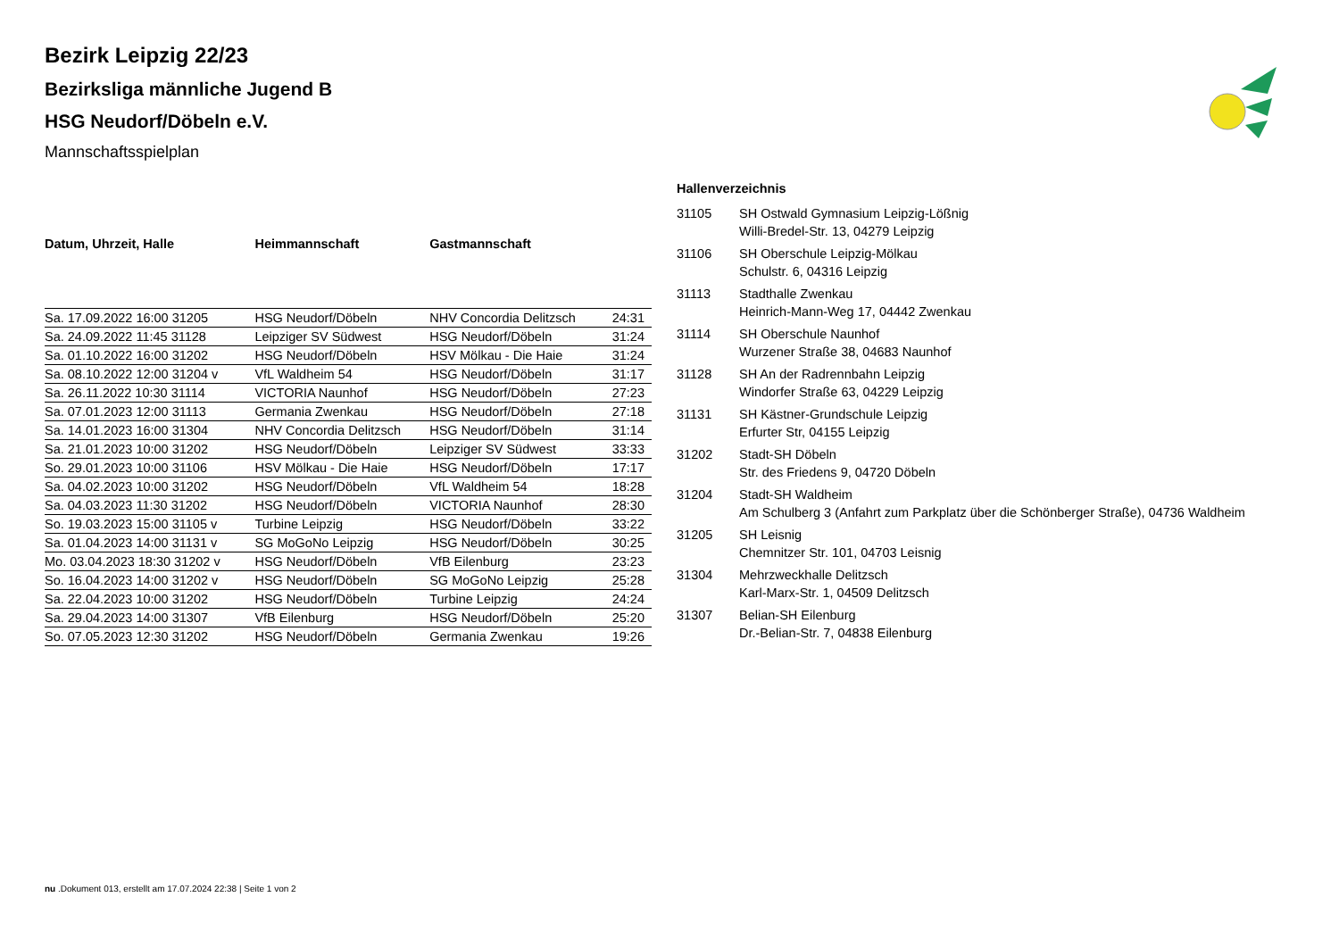Bezirk Leipzig 22/23
Bezirksliga männliche Jugend B
HSG Neudorf/Döbeln e.V.
Mannschaftsspielplan
| Datum, Uhrzeit, Halle | Heimmannschaft | Gastmannschaft | |
| --- | --- | --- | --- |
| Sa. 17.09.2022 16:00 31205 | HSG Neudorf/Döbeln | NHV Concordia Delitzsch | 24:31 |
| Sa. 24.09.2022 11:45 31128 | Leipziger SV Südwest | HSG Neudorf/Döbeln | 31:24 |
| Sa. 01.10.2022 16:00 31202 | HSG Neudorf/Döbeln | HSV Mölkau - Die Haie | 31:24 |
| Sa. 08.10.2022 12:00 31204 v | VfL Waldheim 54 | HSG Neudorf/Döbeln | 31:17 |
| Sa. 26.11.2022 10:30 31114 | VICTORIA Naunhof | HSG Neudorf/Döbeln | 27:23 |
| Sa. 07.01.2023 12:00 31113 | Germania Zwenkau | HSG Neudorf/Döbeln | 27:18 |
| Sa. 14.01.2023 16:00 31304 | NHV Concordia Delitzsch | HSG Neudorf/Döbeln | 31:14 |
| Sa. 21.01.2023 10:00 31202 | HSG Neudorf/Döbeln | Leipziger SV Südwest | 33:33 |
| So. 29.01.2023 10:00 31106 | HSV Mölkau - Die Haie | HSG Neudorf/Döbeln | 17:17 |
| Sa. 04.02.2023 10:00 31202 | HSG Neudorf/Döbeln | VfL Waldheim 54 | 18:28 |
| Sa. 04.03.2023 11:30 31202 | HSG Neudorf/Döbeln | VICTORIA Naunhof | 28:30 |
| So. 19.03.2023 15:00 31105 v | Turbine Leipzig | HSG Neudorf/Döbeln | 33:22 |
| Sa. 01.04.2023 14:00 31131 v | SG MoGoNo Leipzig | HSG Neudorf/Döbeln | 30:25 |
| Mo. 03.04.2023 18:30 31202 v | HSG Neudorf/Döbeln | VfB Eilenburg | 23:23 |
| So. 16.04.2023 14:00 31202 v | HSG Neudorf/Döbeln | SG MoGoNo Leipzig | 25:28 |
| Sa. 22.04.2023 10:00 31202 | HSG Neudorf/Döbeln | Turbine Leipzig | 24:24 |
| Sa. 29.04.2023 14:00 31307 | VfB Eilenburg | HSG Neudorf/Döbeln | 25:20 |
| So. 07.05.2023 12:30 31202 | HSG Neudorf/Döbeln | Germania Zwenkau | 19:26 |
Hallenverzeichnis
| 31105 | SH Ostwald Gymnasium Leipzig-Lößnig Willi-Bredel-Str. 13, 04279 Leipzig |
| 31106 | SH Oberschule Leipzig-Mölkau Schulstr. 6, 04316 Leipzig |
| 31113 | Stadthalle Zwenkau Heinrich-Mann-Weg 17, 04442 Zwenkau |
| 31114 | SH Oberschule Naunhof Wurzener Straße 38, 04683 Naunhof |
| 31128 | SH An der Radrennbahn Leipzig Windorfer Straße 63, 04229 Leipzig |
| 31131 | SH Kästner-Grundschule Leipzig Erfurter Str, 04155 Leipzig |
| 31202 | Stadt-SH Döbeln Str. des Friedens 9, 04720 Döbeln |
| 31204 | Stadt-SH Waldheim Am Schulberg 3 (Anfahrt zum Parkplatz über die Schönberger Straße), 04736 Waldheim |
| 31205 | SH Leisnig Chemnitzer Str. 101, 04703 Leisnig |
| 31304 | Mehrzweckhalle Delitzsch Karl-Marx-Str. 1, 04509 Delitzsch |
| 31307 | Belian-SH Eilenburg Dr.-Belian-Str. 7, 04838 Eilenburg |
nu .Dokument 013, erstellt am 17.07.2024 22:38 | Seite 1 von 2